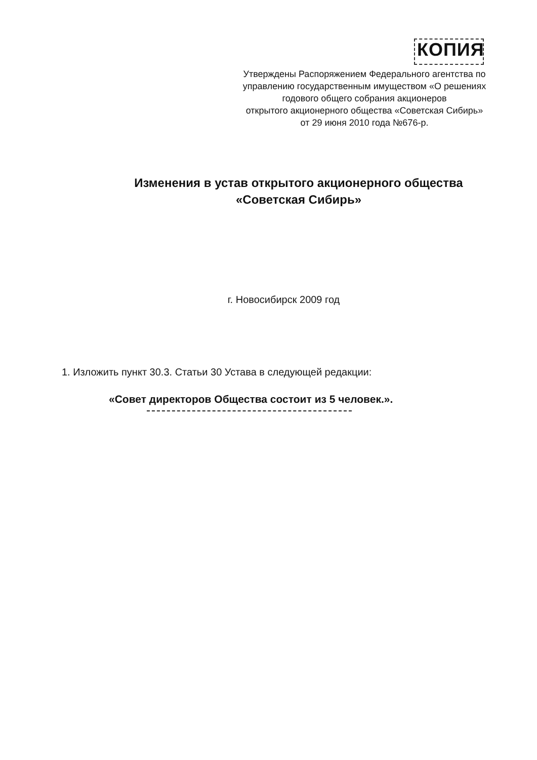КОПИЯ
Утверждены Распоряжением Федерального агентства по
управлению государственным имуществом «О решениях
годового общего собрания акционеров
открытого акционерного общества «Советская Сибирь»
от 29 июня 2010 года №676-р.
Изменения в устав открытого акционерного общества
«Советская Сибирь»
г. Новосибирск 2009 год
1. Изложить пункт 30.3. Статьи 30 Устава в следующей редакции:
«Совет директоров Общества состоит из 5 человек.».